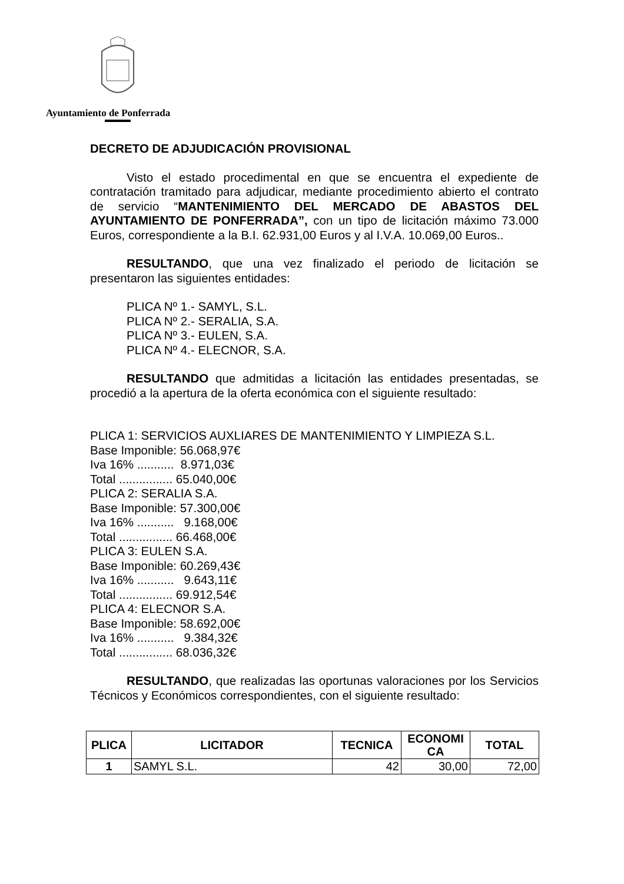Ayuntamiento de Ponferrada
DECRETO DE ADJUDICACIÓN PROVISIONAL
Visto el estado procedimental en que se encuentra el expediente de contratación tramitado para adjudicar, mediante procedimiento abierto el contrato de servicio “MANTENIMIENTO DEL MERCADO DE ABASTOS DEL AYUNTAMIENTO DE PONFERRADA”, con un tipo de licitación máximo 73.000 Euros, correspondiente a la B.I. 62.931,00 Euros y al I.V.A. 10.069,00 Euros..
RESULTANDO, que una vez finalizado el periodo de licitación se presentaron las siguientes entidades:
PLICA Nº 1.- SAMYL, S.L.
PLICA Nº 2.- SERALIA, S.A.
PLICA Nº 3.- EULEN, S.A.
PLICA Nº 4.- ELECNOR, S.A.
RESULTANDO que admitidas a licitación las entidades presentadas, se procedió a la apertura de la oferta económica con el siguiente resultado:
PLICA 1: SERVICIOS AUXLIARES DE MANTENIMIENTO Y LIMPIEZA S.L.
Base Imponible: 56.068,97€
Iva 16% ........... 8.971,03€
Total ................ 65.040,00€
PLICA 2: SERALIA S.A.
Base Imponible: 57.300,00€
Iva 16% ........... 9.168,00€
Total ................ 66.468,00€
PLICA 3: EULEN S.A.
Base Imponible: 60.269,43€
Iva 16% ........... 9.643,11€
Total ................ 69.912,54€
PLICA 4: ELECNOR S.A.
Base Imponible: 58.692,00€
Iva 16% ........... 9.384,32€
Total ................ 68.036,32€
RESULTANDO, que realizadas las oportunas valoraciones por los Servicios Técnicos y Económicos correspondientes, con el siguiente resultado:
| PLICA | LICITADOR | TECNICA | ECONOMI CA | TOTAL |
| --- | --- | --- | --- | --- |
| 1 | SAMYL S.L. | 42 | 30,00 | 72,00 |